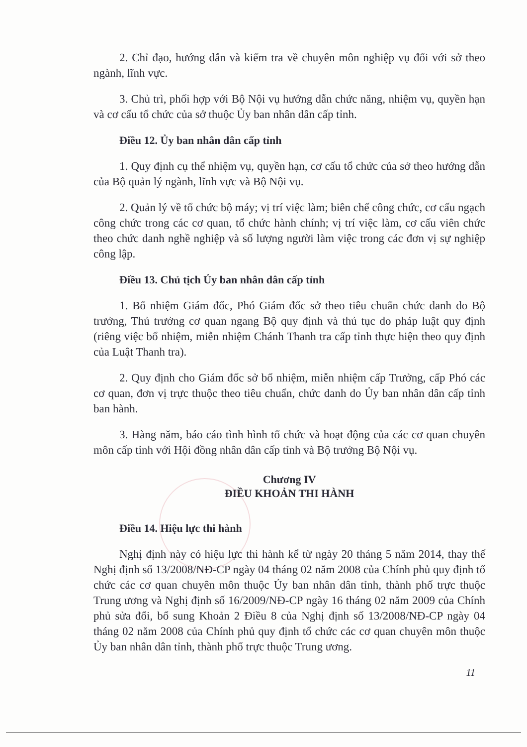2. Chỉ đạo, hướng dẫn và kiểm tra về chuyên môn nghiệp vụ đối với sở theo ngành, lĩnh vực.
3. Chủ trì, phối hợp với Bộ Nội vụ hướng dẫn chức năng, nhiệm vụ, quyền hạn và cơ cấu tổ chức của sở thuộc Ủy ban nhân dân cấp tỉnh.
Điều 12. Ủy ban nhân dân cấp tỉnh
1. Quy định cụ thể nhiệm vụ, quyền hạn, cơ cấu tổ chức của sở theo hướng dẫn của Bộ quản lý ngành, lĩnh vực và Bộ Nội vụ.
2. Quản lý về tổ chức bộ máy; vị trí việc làm; biên chế công chức, cơ cấu ngạch công chức trong các cơ quan, tổ chức hành chính; vị trí việc làm, cơ cấu viên chức theo chức danh nghề nghiệp và số lượng người làm việc trong các đơn vị sự nghiệp công lập.
Điều 13. Chủ tịch Ủy ban nhân dân cấp tỉnh
1. Bổ nhiệm Giám đốc, Phó Giám đốc sở theo tiêu chuẩn chức danh do Bộ trưởng, Thủ trưởng cơ quan ngang Bộ quy định và thủ tục do pháp luật quy định (riêng việc bổ nhiệm, miễn nhiệm Chánh Thanh tra cấp tỉnh thực hiện theo quy định của Luật Thanh tra).
2. Quy định cho Giám đốc sở bổ nhiệm, miễn nhiệm cấp Trưởng, cấp Phó các cơ quan, đơn vị trực thuộc theo tiêu chuẩn, chức danh do Ủy ban nhân dân cấp tỉnh ban hành.
3. Hàng năm, báo cáo tình hình tổ chức và hoạt động của các cơ quan chuyên môn cấp tỉnh với Hội đồng nhân dân cấp tỉnh và Bộ trưởng Bộ Nội vụ.
Chương IV
ĐIỀU KHOẢN THI HÀNH
Điều 14. Hiệu lực thi hành
Nghị định này có hiệu lực thi hành kể từ ngày 20 tháng 5 năm 2014, thay thế Nghị định số 13/2008/NĐ-CP ngày 04 tháng 02 năm 2008 của Chính phủ quy định tổ chức các cơ quan chuyên môn thuộc Ủy ban nhân dân tỉnh, thành phố trực thuộc Trung ương và Nghị định số 16/2009/NĐ-CP ngày 16 tháng 02 năm 2009 của Chính phủ sửa đổi, bổ sung Khoản 2 Điều 8 của Nghị định số 13/2008/NĐ-CP ngày 04 tháng 02 năm 2008 của Chính phủ quy định tổ chức các cơ quan chuyên môn thuộc Ủy ban nhân dân tỉnh, thành phố trực thuộc Trung ương.
11